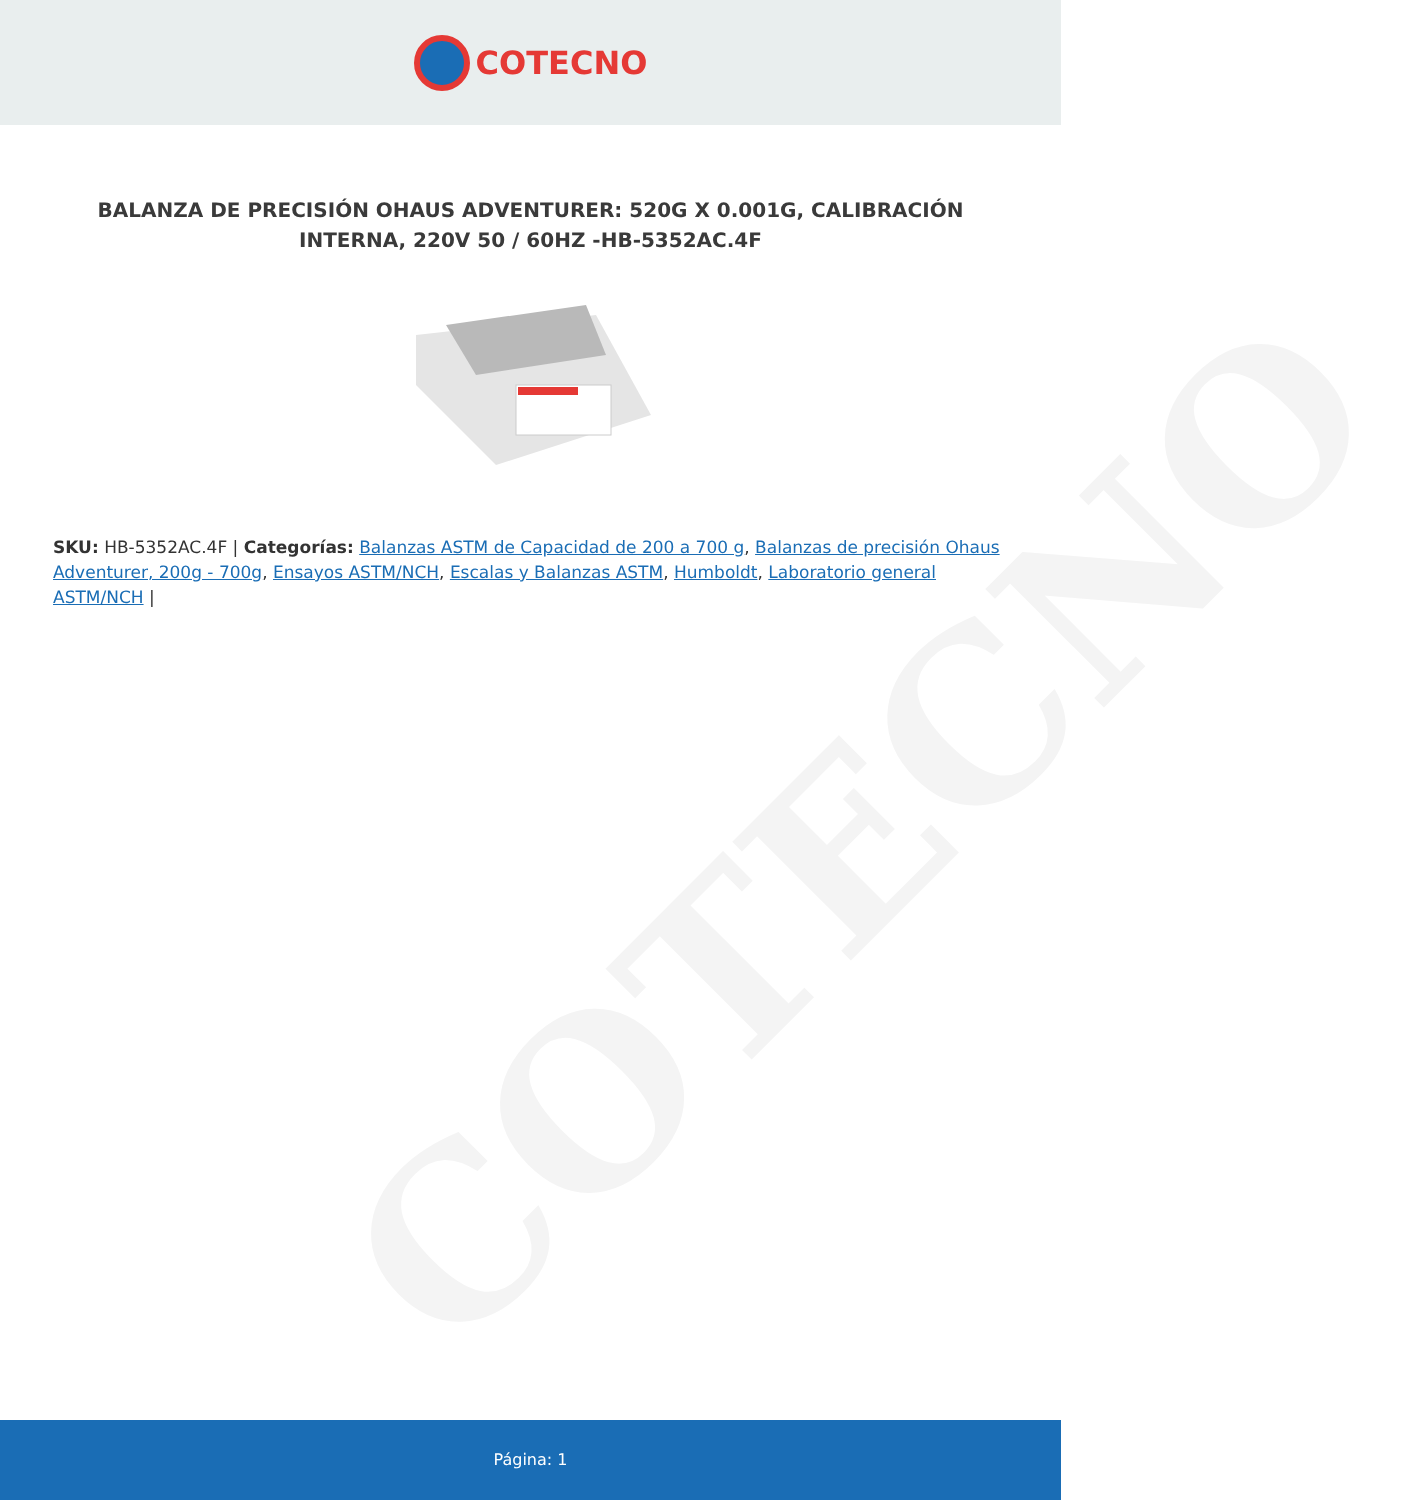COTECNO
COTECNO
BALANZA DE PRECISIÓN OHAUS ADVENTURER: 520G X 0.001G, CALIBRACIÓN INTERNA, 220V 50 / 60HZ -HB-5352AC.4F
SKU: HB-5352AC.4F | Categorías: Balanzas ASTM de Capacidad de 200 a 700 g, Balanzas de precisión Ohaus Adventurer, 200g - 700g, Ensayos ASTM/NCH, Escalas y Balanzas ASTM, Humboldt, Laboratorio general ASTM/NCH |
Página: 1